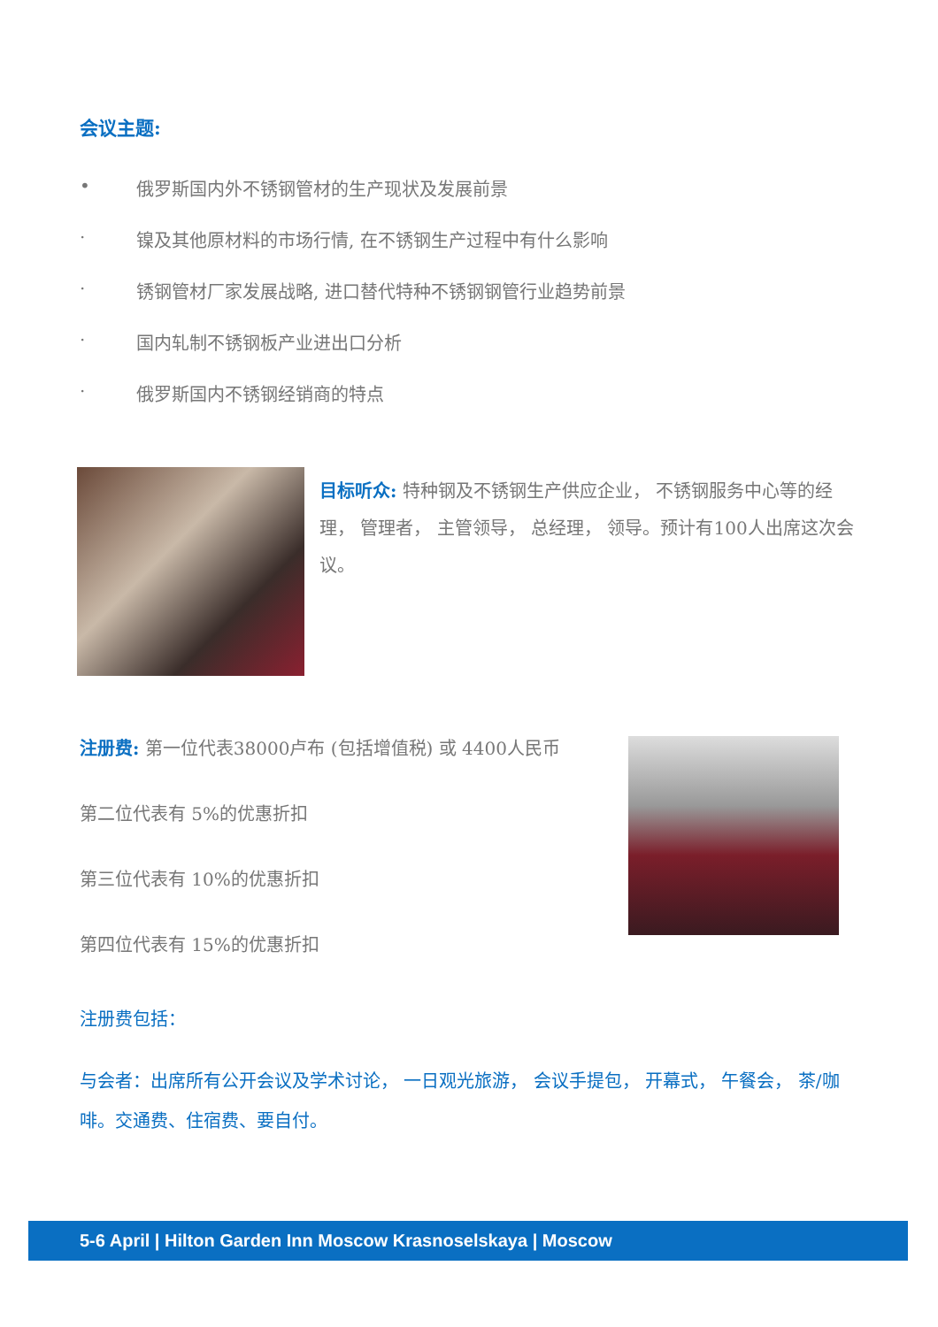会议主题:
• 俄罗斯国内外不锈钢管材的生产现状及发展前景
· 镍及其他原材料的市场行情, 在不锈钢生产过程中有什么影响
· 锈钢管材厂家发展战略, 进口替代特种不锈钢钢管行业趋势前景
· 国内轧制不锈钢板产业进出口分析
· 俄罗斯国内不锈钢经销商的特点
目标听众: 特种钢及不锈钢生产供应企业， 不锈钢服务中心等的经理， 管理者， 主管领导， 总经理， 领导。预计有100人出席这次会议。
注册费: 第一位代表38000卢布 (包括增值税) 或 4400人民币
第二位代表有 5%的优惠折扣
第三位代表有 10%的优惠折扣
第四位代表有 15%的优惠折扣
注册费包括：
与会者：出席所有公开会议及学术讨论， 一日观光旅游， 会议手提包， 开幕式， 午餐会， 茶/咖啡。交通费、住宿费、要自付。
5-6 April | Hilton Garden Inn Moscow Krasnoselskaya | Moscow